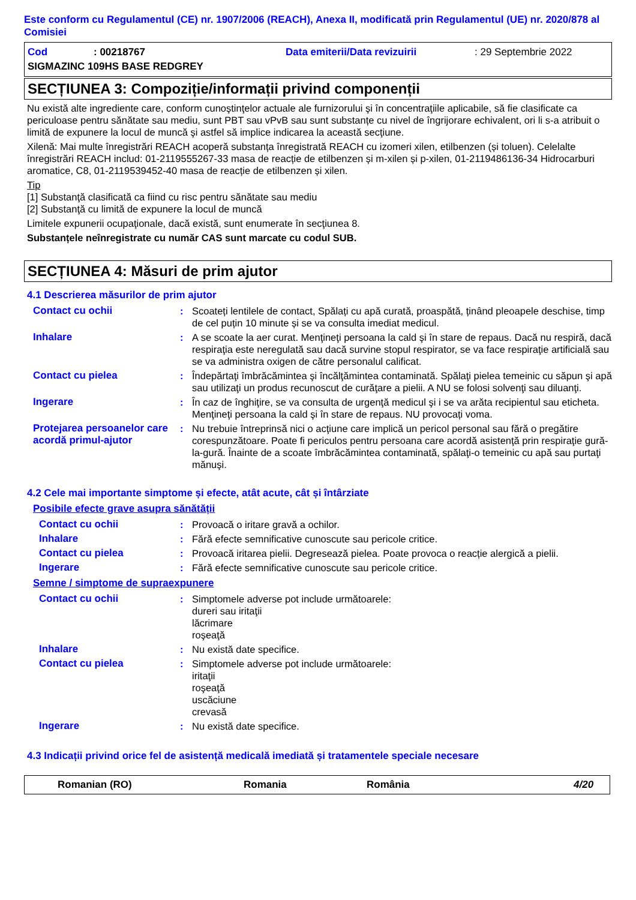Este conform cu Regulamentul (CE) nr. 1907/2006 (REACH), Anexa II, modificată prin Regulamentul (UE) nr. 2020/878 al Comisiei
Cod: 00218767 Data emiterii/Data revizuirii: 29 Septembrie 2022
SIGMAZINC 109HS BASE REDGREY
SECȚIUNEA 3: Compoziție/informații privind componenții
Nu există alte ingrediente care, conform cunoştinţelor actuale ale furnizorului şi în concentraţiile aplicabile, să fie clasificate ca periculoase pentru sănătate sau mediu, sunt PBT sau vPvB sau sunt substanțe cu nivel de îngrijorare echivalent, ori li s-a atribuit o limită de expunere la locul de muncă şi astfel să implice indicarea la această secţiune.
Xilenă: Mai multe înregistrări REACH acoperă substanța înregistrată REACH cu izomeri xilen, etilbenzen (și toluen). Celelalte înregistrări REACH includ: 01-2119555267-33 masa de reacție de etilbenzen și m-xilen și p-xilen, 01-2119486136-34 Hidrocarburi aromatice, C8, 01-2119539452-40 masa de reacție de etilbenzen și xilen.
Tip
[1] Substanţă clasificată ca fiind cu risc pentru sănătate sau mediu
[2] Substanţă cu limită de expunere la locul de muncă
Limitele expunerii ocupaţionale, dacă există, sunt enumerate în secţiunea 8.
Substanțele neînregistrate cu număr CAS sunt marcate cu codul SUB.
SECȚIUNEA 4: Măsuri de prim ajutor
4.1 Descrierea măsurilor de prim ajutor
Contact cu ochii: Scoateți lentilele de contact, Spălați cu apă curată, proaspătă, ținând pleoapele deschise, timp de cel puțin 10 minute și se va consulta imediat medicul.
Inhalare: A se scoate la aer curat. Menţineţi persoana la cald şi în stare de repaus. Dacă nu respiră, dacă respiraţia este neregulată sau dacă survine stopul respirator, se va face respiraţie artificială sau se va administra oxigen de către personalul calificat.
Contact cu pielea: Îndepărtaţi îmbrăcămintea şi încălţămintea contaminată. Spălaţi pielea temeinic cu săpun şi apă sau utilizaţi un produs recunoscut de curăţare a pielii. A NU se folosi solvenţi sau diluanţi.
Ingerare: În caz de înghiţire, se va consulta de urgenţă medicul şi i se va arăta recipientul sau eticheta. Menţineţi persoana la cald şi în stare de repaus. NU provocați voma.
Protejarea persoanelor care acordă primul-ajutor: Nu trebuie întreprinsă nici o acţiune care implică un pericol personal sau fără o pregătire corespunzătoare. Poate fi periculos pentru persoana care acordă asistenţă prin respiraţie gură-la-gură. Înainte de a scoate îmbrăcămintea contaminată, spălaţi-o temeinic cu apă sau purtaţi mănuşi.
4.2 Cele mai importante simptome și efecte, atât acute, cât și întârziate
Posibile efecte grave asupra sănătății
Contact cu ochii: Provoacă o iritare gravă a ochilor.
Inhalare: Fără efecte semnificative cunoscute sau pericole critice.
Contact cu pielea: Provoacă iritarea pielii. Degresează pielea. Poate provoca o reacție alergică a pielii.
Ingerare: Fără efecte semnificative cunoscute sau pericole critice.
Semne / simptome de supraexpunere
Contact cu ochii: Simptomele adverse pot include următoarele:
dureri sau iritaţii
lăcrimare
roşeaţă
Inhalare: Nu există date specifice.
Contact cu pielea: Simptomele adverse pot include următoarele:
iritaţii
roşeaţă
uscăciune
crevasă
Ingerare: Nu există date specifice.
4.3 Indicații privind orice fel de asistență medicală imediată și tratamentele speciale necesare
Romanian (RO) Romania România 4/20